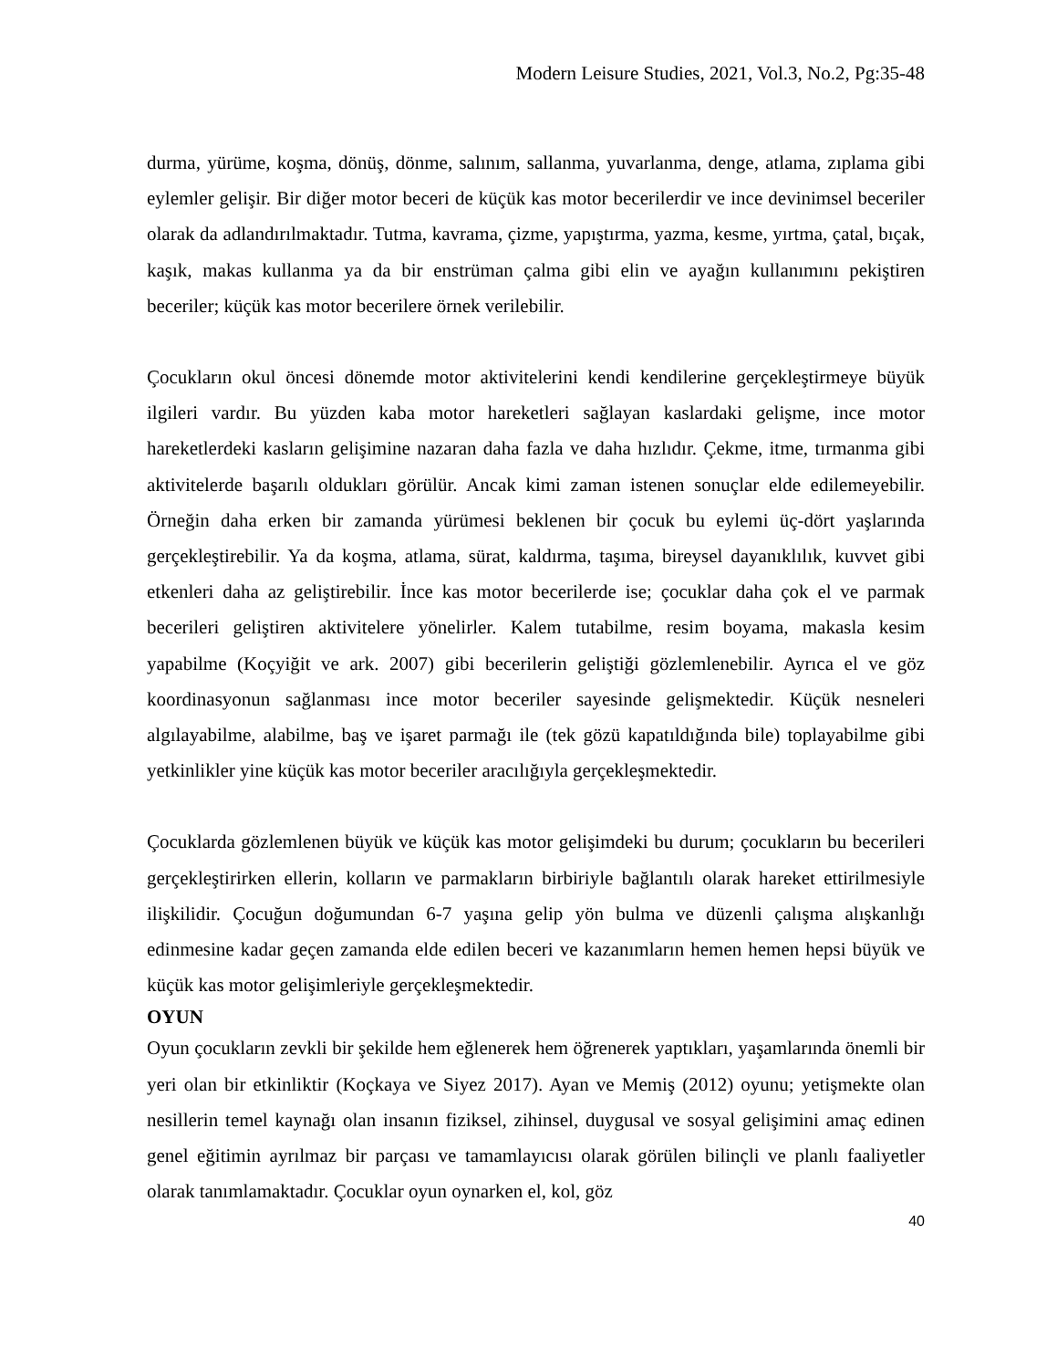Modern Leisure Studies, 2021, Vol.3, No.2, Pg:35-48
durma, yürüme, koşma, dönüş, dönme, salınım, sallanma, yuvarlanma, denge, atlama, zıplama gibi eylemler gelişir. Bir diğer motor beceri de küçük kas motor becerilerdir ve ince devinimsel beceriler olarak da adlandırılmaktadır. Tutma, kavrama, çizme, yapıştırma, yazma, kesme, yırtma, çatal, bıçak, kaşık, makas kullanma ya da bir enstrüman çalma gibi elin ve ayağın kullanımını pekiştiren beceriler; küçük kas motor becerilere örnek verilebilir.
Çocukların okul öncesi dönemde motor aktivitelerini kendi kendilerine gerçekleştirmeye büyük ilgileri vardır. Bu yüzden kaba motor hareketleri sağlayan kaslardaki gelişme, ince motor hareketlerdeki kasların gelişimine nazaran daha fazla ve daha hızlıdır. Çekme, itme, tırmanma gibi aktivitelerde başarılı oldukları görülür. Ancak kimi zaman istenen sonuçlar elde edilemeyebilir. Örneğin daha erken bir zamanda yürümesi beklenen bir çocuk bu eylemi üç-dört yaşlarında gerçekleştirebilir. Ya da koşma, atlama, sürat, kaldırma, taşıma, bireysel dayanıklılık, kuvvet gibi etkenleri daha az geliştirebilir. İnce kas motor becerilerde ise; çocuklar daha çok el ve parmak becerileri geliştiren aktivitelere yönelirler. Kalem tutabilme, resim boyama, makasla kesim yapabilme (Koçyiğit ve ark. 2007) gibi becerilerin geliştiği gözlemlenebilir. Ayrıca el ve göz koordinasyonun sağlanması ince motor beceriler sayesinde gelişmektedir. Küçük nesneleri algılayabilme, alabilme, baş ve işaret parmağı ile (tek gözü kapatıldığında bile) toplayabilme gibi yetkinlikler yine küçük kas motor beceriler aracılığıyla gerçekleşmektedir.
Çocuklarda gözlemlenen büyük ve küçük kas motor gelişimdeki bu durum; çocukların bu becerileri gerçekleştirirken ellerin, kolların ve parmakların birbiriyle bağlantılı olarak hareket ettirilmesiyle ilişkilidir. Çocuğun doğumundan 6-7 yaşına gelip yön bulma ve düzenli çalışma alışkanlığı edinmesine kadar geçen zamanda elde edilen beceri ve kazanımların hemen hemen hepsi büyük ve küçük kas motor gelişimleriyle gerçekleşmektedir.
OYUN
Oyun çocukların zevkli bir şekilde hem eğlenerek hem öğrenerek yaptıkları, yaşamlarında önemli bir yeri olan bir etkinliktir (Koçkaya ve Siyez 2017). Ayan ve Memiş (2012) oyunu; yetişmekte olan nesillerin temel kaynağı olan insanın fiziksel, zihinsel, duygusal ve sosyal gelişimini amaç edinen genel eğitimin ayrılmaz bir parçası ve tamamlayıcısı olarak görülen bilinçli ve planlı faaliyetler olarak tanımlamaktadır. Çocuklar oyun oynarken el, kol, göz
40